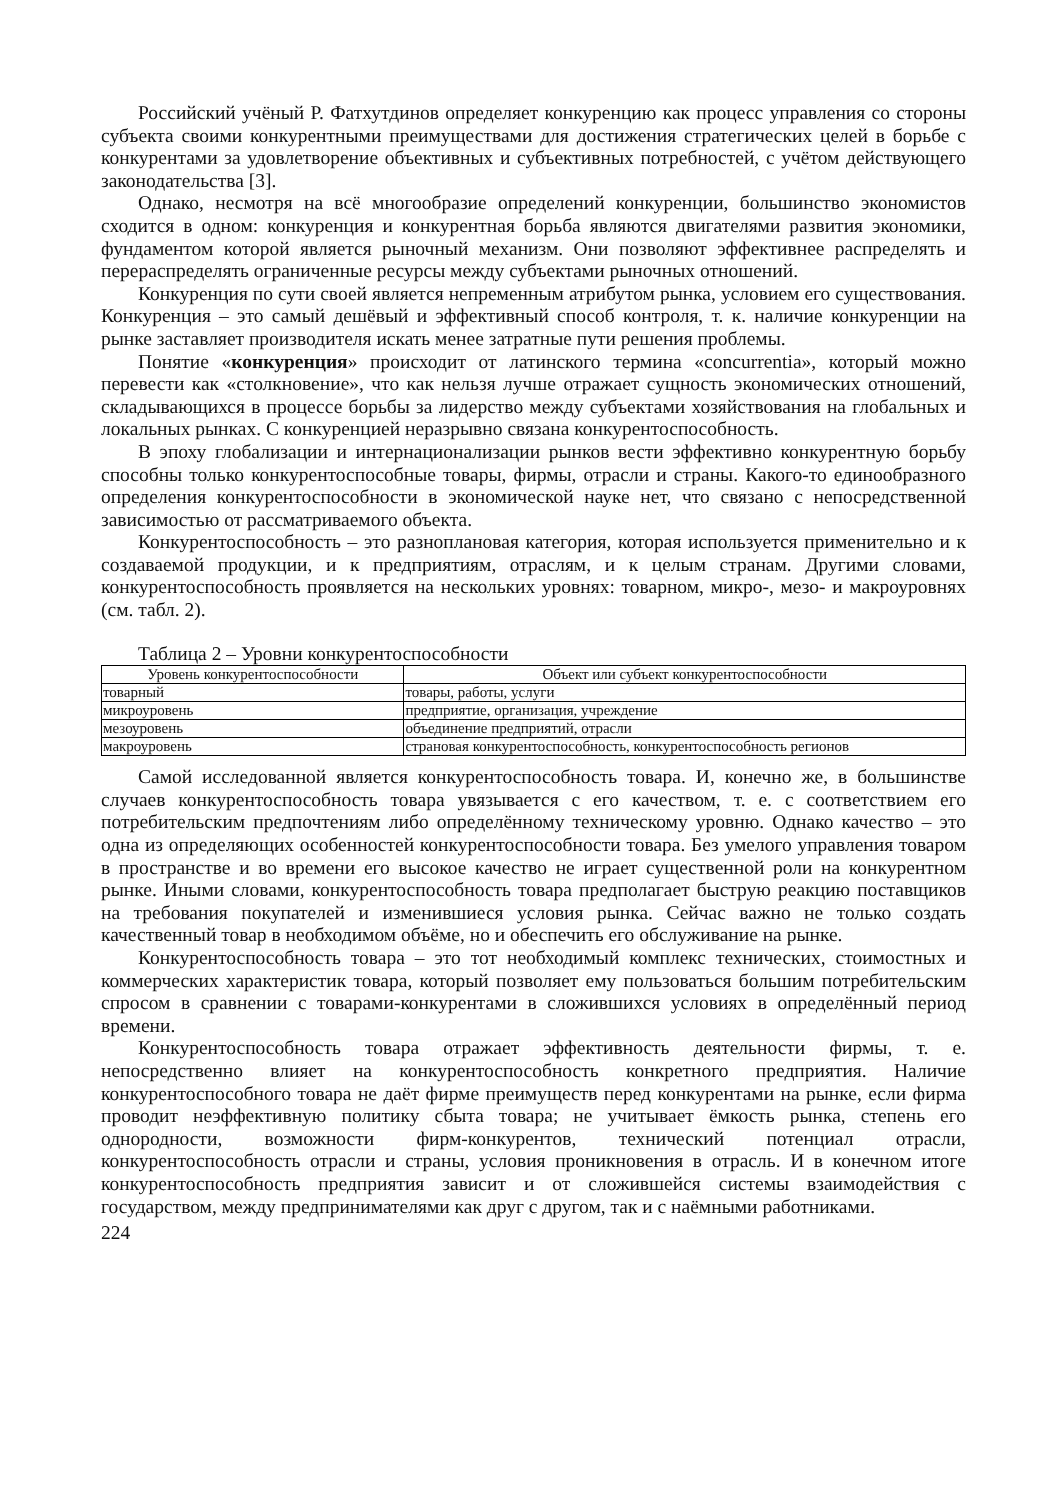Российский учёный Р. Фатхутдинов определяет конкуренцию как процесс управления со стороны субъекта своими конкурентными преимуществами для достижения стратегических целей в борьбе с конкурентами за удовлетворение объективных и субъективных потребностей, с учётом действующего законодательства [3].
Однако, несмотря на всё многообразие определений конкуренции, большинство экономистов сходится в одном: конкуренция и конкурентная борьба являются двигателями развития экономики, фундаментом которой является рыночный механизм. Они позволяют эффективнее распределять и перераспределять ограниченные ресурсы между субъектами рыночных отношений.
Конкуренция по сути своей является непременным атрибутом рынка, условием его существования. Конкуренция – это самый дешёвый и эффективный способ контроля, т. к. наличие конкуренции на рынке заставляет производителя искать менее затратные пути решения проблемы.
Понятие «конкуренция» происходит от латинского термина «concurrentia», который можно перевести как «столкновение», что как нельзя лучше отражает сущность экономических отношений, складывающихся в процессе борьбы за лидерство между субъектами хозяйствования на глобальных и локальных рынках. С конкуренцией неразрывно связана конкурентоспособность.
В эпоху глобализации и интернационализации рынков вести эффективно конкурентную борьбу способны только конкурентоспособные товары, фирмы, отрасли и страны. Какого-то единообразного определения конкурентоспособности в экономической науке нет, что связано с непосредственной зависимостью от рассматриваемого объекта.
Конкурентоспособность – это разноплановая категория, которая используется применительно и к создаваемой продукции, и к предприятиям, отраслям, и к целым странам. Другими словами, конкурентоспособность проявляется на нескольких уровнях: товарном, микро-, мезо- и макроуровнях (см. табл. 2).
Таблица 2 – Уровни конкурентоспособности
| Уровень конкурентоспособности | Объект или субъект конкурентоспособности |
| --- | --- |
| товарный | товары, работы, услуги |
| микроуровень | предприятие, организация, учреждение |
| мезоуровень | объединение предприятий, отрасли |
| макроуровень | страновая конкурентоспособность, конкурентоспособность регионов |
Самой исследованной является конкурентоспособность товара. И, конечно же, в большинстве случаев конкурентоспособность товара увязывается с его качеством, т. е. с соответствием его потребительским предпочтениям либо определённому техническому уровню. Однако качество – это одна из определяющих особенностей конкурентоспособности товара. Без умелого управления товаром в пространстве и во времени его высокое качество не играет существенной роли на конкурентном рынке. Иными словами, конкурентоспособность товара предполагает быструю реакцию поставщиков на требования покупателей и изменившиеся условия рынка. Сейчас важно не только создать качественный товар в необходимом объёме, но и обеспечить его обслуживание на рынке.
Конкурентоспособность товара – это тот необходимый комплекс технических, стоимостных и коммерческих характеристик товара, который позволяет ему пользоваться большим потребительским спросом в сравнении с товарами-конкурентами в сложившихся условиях в определённый период времени.
Конкурентоспособность товара отражает эффективность деятельности фирмы, т. е. непосредственно влияет на конкурентоспособность конкретного предприятия. Наличие конкурентоспособного товара не даёт фирме преимуществ перед конкурентами на рынке, если фирма проводит неэффективную политику сбыта товара; не учитывает ёмкость рынка, степень его однородности, возможности фирм-конкурентов, технический потенциал отрасли, конкурентоспособность отрасли и страны, условия проникновения в отрасль. И в конечном итоге конкурентоспособность предприятия зависит и от сложившейся системы взаимодействия с государством, между предпринимателями как друг с другом, так и с наёмными работниками.
224